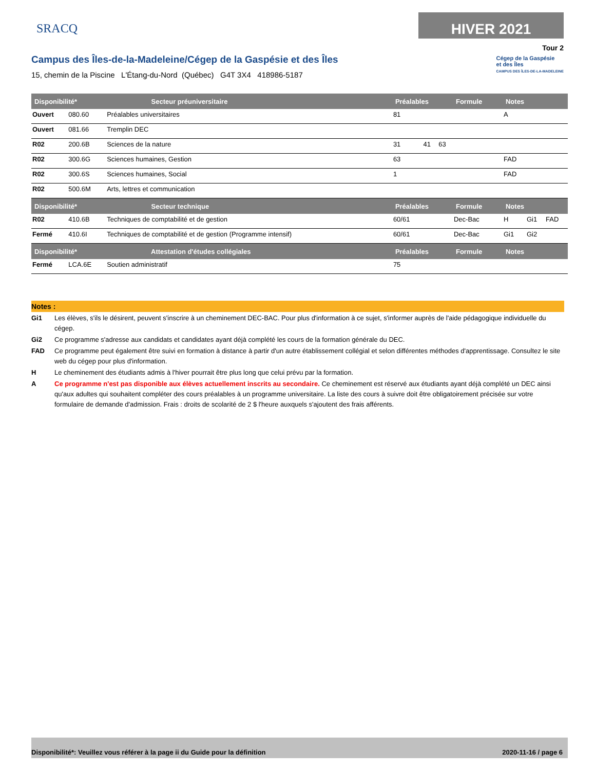SRACQ
HIVER 2021
Tour 2
Campus des Îles-de-la-Madeleine/Cégep de la Gaspésie et des Îles
15, chemin de la Piscine L'Étang-du-Nord (Québec) G4T 3X4 418986-5187
Cégep de la Gaspésie
et des Îles
CAMPUS DES ÎLES-DE-LA-MADELEINE
| Disponibilité* Secteur préuniversitaire | | | Préalables | | | Formule | Notes | | |
| --- | --- | --- | --- | --- | --- | --- | --- | --- | --- |
| Ouvert | 080.60 | Préalables universitaires | 81 | | | | A | | |
| Ouvert | 081.66 | Tremplin DEC | | | | | | | |
| R02 | 200.6B | Sciences de la nature | 31 | 41 | 63 | | | | |
| R02 | 300.6G | Sciences humaines, Gestion | 63 | | | | FAD | | |
| R02 | 300.6S | Sciences humaines, Social | 1 | | | | FAD | | |
| R02 | 500.6M | Arts, lettres et communication | | | | | | | |
| Disponibilité* Secteur technique | | | Préalables | | | Formule | Notes | | |
| R02 | 410.6B | Techniques de comptabilité et de gestion | 60/61 | | | Dec-Bac | H | Gi1 | FAD |
| Fermé | 410.6I | Techniques de comptabilité et de gestion (Programme intensif) | 60/61 | | | Dec-Bac | Gi1 | Gi2 | |
| Disponibilité* Attestation d'études collégiales | | | Préalables | | | Formule | Notes | | |
| Fermé | LCA.6E | Soutien administratif | 75 | | | | | | |
Notes :
Gi1 Les élèves, s'ils le désirent, peuvent s'inscrire à un cheminement DEC-BAC. Pour plus d'information à ce sujet, s'informer auprès de l'aide pédagogique individuelle du cégep.
Gi2 Ce programme s'adresse aux candidats et candidates ayant déjà complété les cours de la formation générale du DEC.
FAD Ce programme peut également être suivi en formation à distance à partir d'un autre établissement collégial et selon différentes méthodes d'apprentissage. Consultez le site web du cégep pour plus d'information.
H Le cheminement des étudiants admis à l'hiver pourrait être plus long que celui prévu par la formation.
A Ce programme n'est pas disponible aux élèves actuellement inscrits au secondaire. Ce cheminement est réservé aux étudiants ayant déjà complété un DEC ainsi qu'aux adultes qui souhaitent compléter des cours préalables à un programme universitaire. La liste des cours à suivre doit être obligatoirement précisée sur votre formulaire de demande d'admission. Frais : droits de scolarité de 2 $ l'heure auxquels s'ajoutent des frais afférents.
Disponibilité*: Veuillez vous référer à la page ii du Guide pour la définition 2020-11-16 / page 6